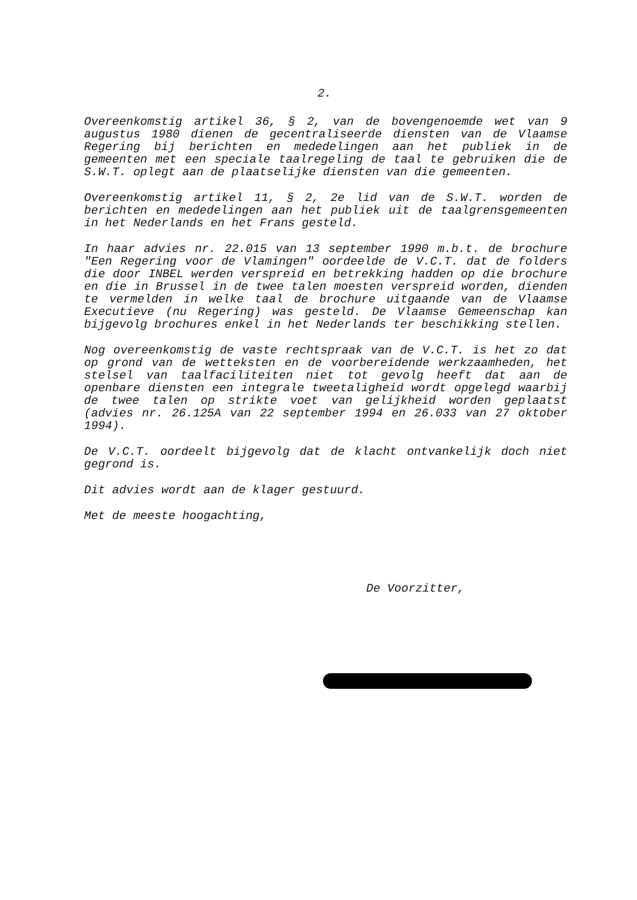2.
Overeenkomstig artikel 36, § 2, van de bovengenoemde wet van 9 augustus 1980 dienen de gecentraliseerde diensten van de Vlaamse Regering bij berichten en mededelingen aan het publiek in de gemeenten met een speciale taalregeling de taal te gebruiken die de S.W.T. oplegt aan de plaatselijke diensten van die gemeenten.
Overeenkomstig artikel 11, § 2, 2e lid van de S.W.T. worden de berichten en mededelingen aan het publiek uit de taalgrensgemeenten in het Nederlands en het Frans gesteld.
In haar advies nr. 22.015 van 13 september 1990 m.b.t. de brochure "Een Regering voor de Vlamingen" oordeelde de V.C.T. dat de folders die door INBEL werden verspreid en betrekking hadden op die brochure en die in Brussel in de twee talen moesten verspreid worden, dienden te vermelden in welke taal de brochure uitgaande van de Vlaamse Executieve (nu Regering) was gesteld. De Vlaamse Gemeenschap kan bijgevolg brochures enkel in het Nederlands ter beschikking stellen.
Nog overeenkomstig de vaste rechtspraak van de V.C.T. is het zo dat op grond van de wetteksten en de voorbereidende werkzaamheden, het stelsel van taalfaciliteiten niet tot gevolg heeft dat aan de openbare diensten een integrale tweetaligheid wordt opgelegd waarbij de twee talen op strikte voet van gelijkheid worden geplaatst (advies nr. 26.125A van 22 september 1994 en 26.033 van 27 oktober 1994).
De V.C.T. oordeelt bijgevolg dat de klacht ontvankelijk doch niet gegrond is.
Dit advies wordt aan de klager gestuurd.
Met de meeste hoogachting,
De Voorzitter,